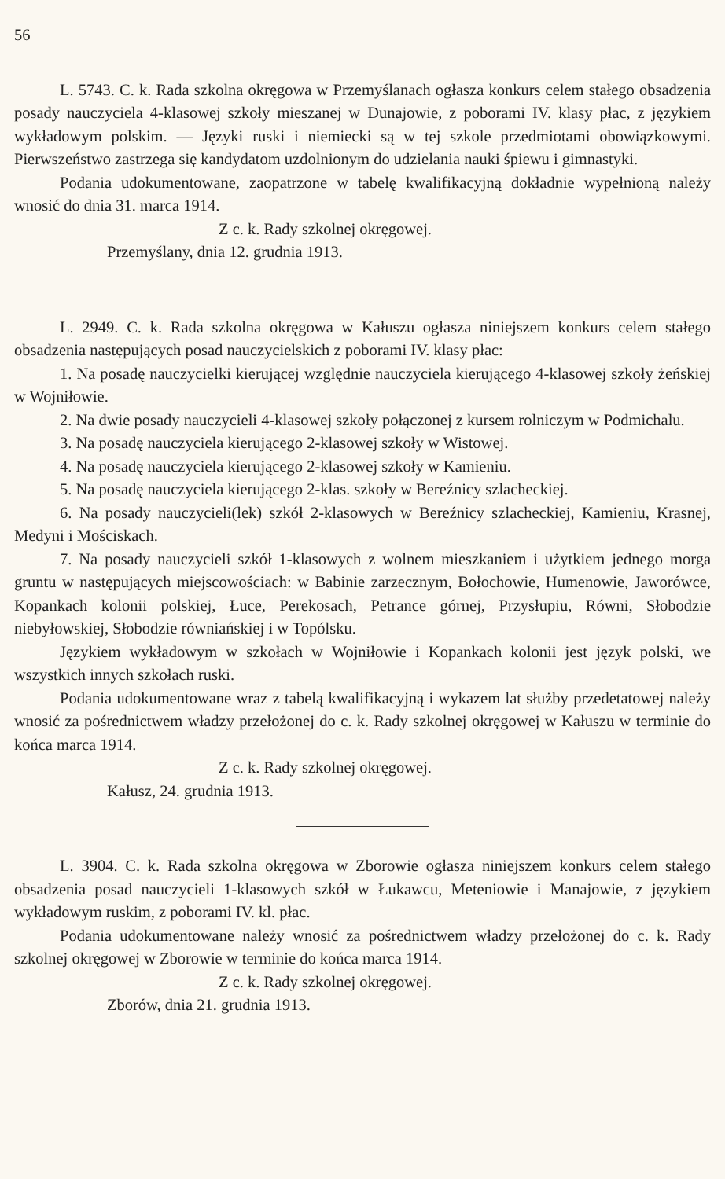56
L. 5743. C. k. Rada szkolna okręgowa w Przemyślanach ogłasza konkurs celem stałego obsadzenia posady nauczyciela 4-klasowej szkoły mieszanej w Dunajowie, z poborami IV. klasy płac, z językiem wykładowym polskim. — Języki ruski i niemiecki są w tej szkole przedmiotami obowiązkowymi. Pierwszeństwo zastrzega się kandydatom uzdolnionym do udzielania nauki śpiewu i gimnastyki.
Podania udokumentowane, zaopatrzone w tabelę kwalifikacyjną dokładnie wypełnioną należy wnosić do dnia 31. marca 1914.
Z c. k. Rady szkolnej okręgowej.
Przemyślany, dnia 12. grudnia 1913.
L. 2949. C. k. Rada szkolna okręgowa w Kałuszu ogłasza niniejszem konkurs celem stałego obsadzenia następujących posad nauczycielskich z poborami IV. klasy płac:
1. Na posadę nauczycielki kierującej względnie nauczyciela kierującego 4-klasowej szkoły żeńskiej w Wojniłowie.
2. Na dwie posady nauczycieli 4-klasowej szkoły połączonej z kursem rolniczym w Podmichalu.
3. Na posadę nauczyciela kierującego 2-klasowej szkoły w Wistowej.
4. Na posadę nauczyciela kierującego 2-klasowej szkoły w Kamieniu.
5. Na posadę nauczyciela kierującego 2-klas. szkoły w Bereźnicy szlacheckiej.
6. Na posady nauczycieli(lek) szkół 2-klasowych w Bereźnicy szlacheckiej, Kamieniu, Krasnej, Medyni i Mościskach.
7. Na posady nauczycieli szkół 1-klasowych z wolnem mieszkaniem i użytkiem jednego morga gruntu w następujących miejscowościach: w Babinie zarzecznym, Bołochowie, Humenowie, Jaworówce, Kopankach kolonii polskiej, Łuce, Perekosach, Petrance górnej, Przysłupiu, Równi, Słobodzie niebyłowskiej, Słobodzie równiańskiej i w Topólsku.
Językiem wykładowym w szkołach w Wojniłowie i Kopankach kolonii jest język polski, we wszystkich innych szkołach ruski.
Podania udokumentowane wraz z tabelą kwalifikacyjną i wykazem lat służby przedetatowej należy wnosić za pośrednictwem władzy przełożonej do c. k. Rady szkolnej okręgowej w Kałuszu w terminie do końca marca 1914.
Z c. k. Rady szkolnej okręgowej.
Kałusz, 24. grudnia 1913.
L. 3904. C. k. Rada szkolna okręgowa w Zborowie ogłasza niniejszem konkurs celem stałego obsadzenia posad nauczycieli 1-klasowych szkół w Łukawcu, Meteniowie i Manajowie, z językiem wykładowym ruskim, z poborami IV. kl. płac.
Podania udokumentowane należy wnosić za pośrednictwem władzy przełożonej do c. k. Rady szkolnej okręgowej w Zborowie w terminie do końca marca 1914.
Z c. k. Rady szkolnej okręgowej.
Zborów, dnia 21. grudnia 1913.